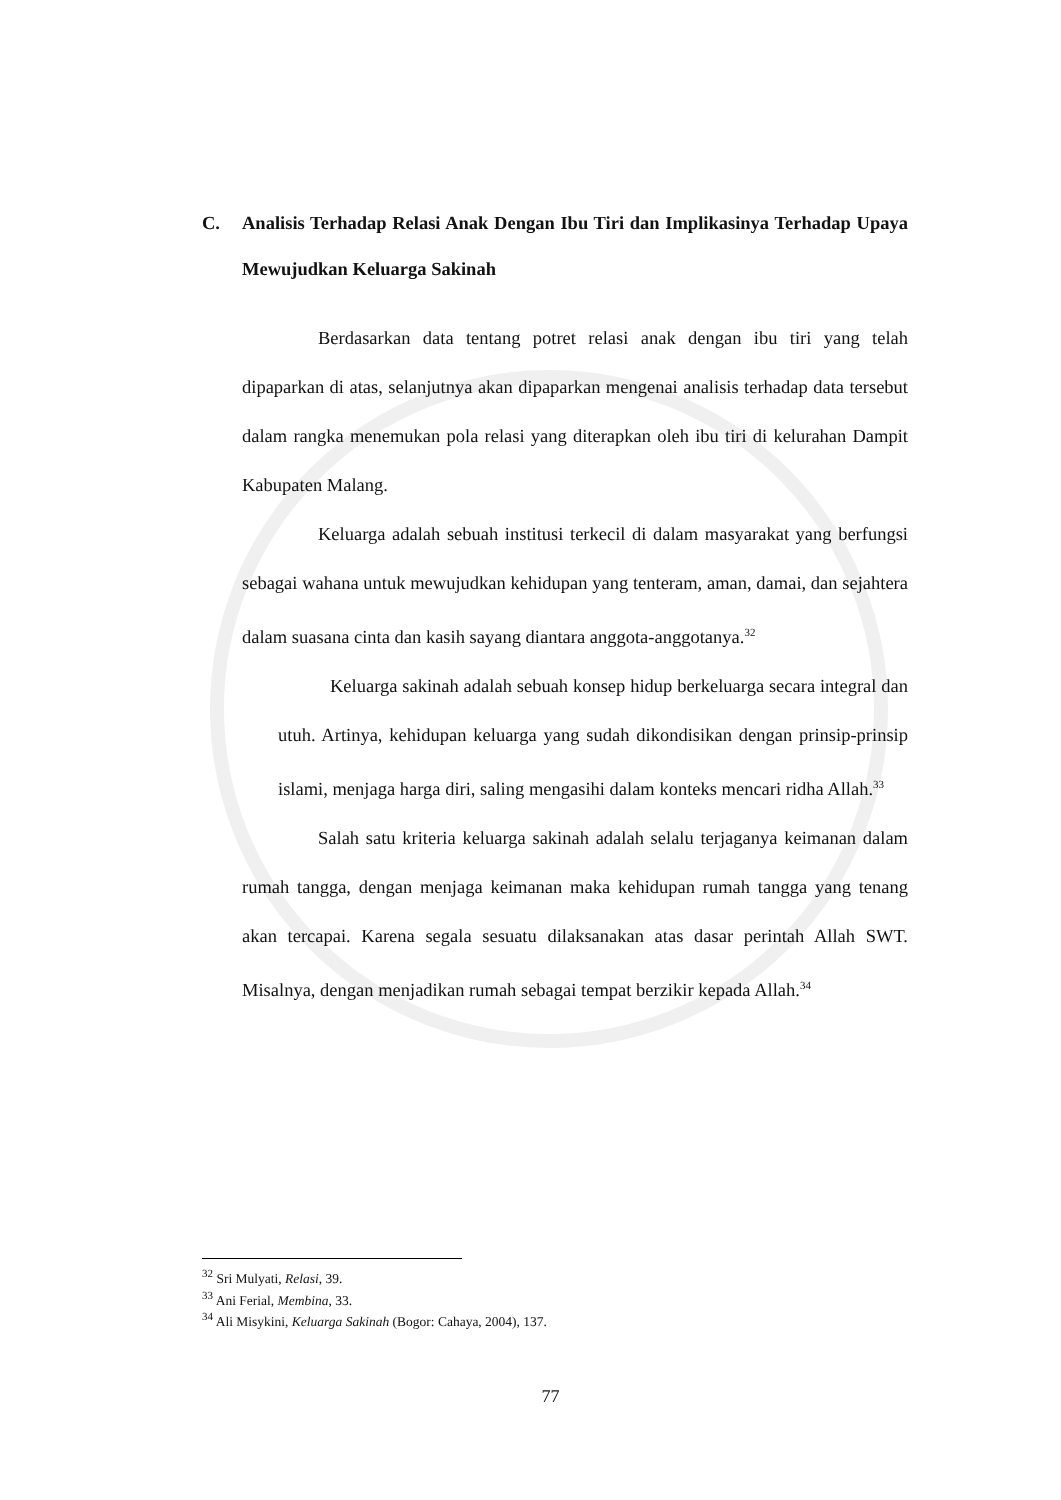C. Analisis Terhadap Relasi Anak Dengan Ibu Tiri dan Implikasinya Terhadap Upaya Mewujudkan Keluarga Sakinah
Berdasarkan data tentang potret relasi anak dengan ibu tiri yang telah dipaparkan di atas, selanjutnya akan dipaparkan mengenai analisis terhadap data tersebut dalam rangka menemukan pola relasi yang diterapkan oleh ibu tiri di kelurahan Dampit Kabupaten Malang.
Keluarga adalah sebuah institusi terkecil di dalam masyarakat yang berfungsi sebagai wahana untuk mewujudkan kehidupan yang tenteram, aman, damai, dan sejahtera dalam suasana cinta dan kasih sayang diantara anggota-anggotanya.<sup>32</sup>
Keluarga sakinah adalah sebuah konsep hidup berkeluarga secara integral dan utuh. Artinya, kehidupan keluarga yang sudah dikondisikan dengan prinsip-prinsip islami, menjaga harga diri, saling mengasihi dalam konteks mencari ridha Allah.<sup>33</sup>
Salah satu kriteria keluarga sakinah adalah selalu terjaganya keimanan dalam rumah tangga, dengan menjaga keimanan maka kehidupan rumah tangga yang tenang akan tercapai. Karena segala sesuatu dilaksanakan atas dasar perintah Allah SWT. Misalnya, dengan menjadikan rumah sebagai tempat berzikir kepada Allah.<sup>34</sup>
<sup>32</sup> Sri Mulyati, Relasi, 39.
<sup>33</sup> Ani Ferial, Membina, 33.
<sup>34</sup> Ali Misykini, Keluarga Sakinah (Bogor: Cahaya, 2004), 137.
77